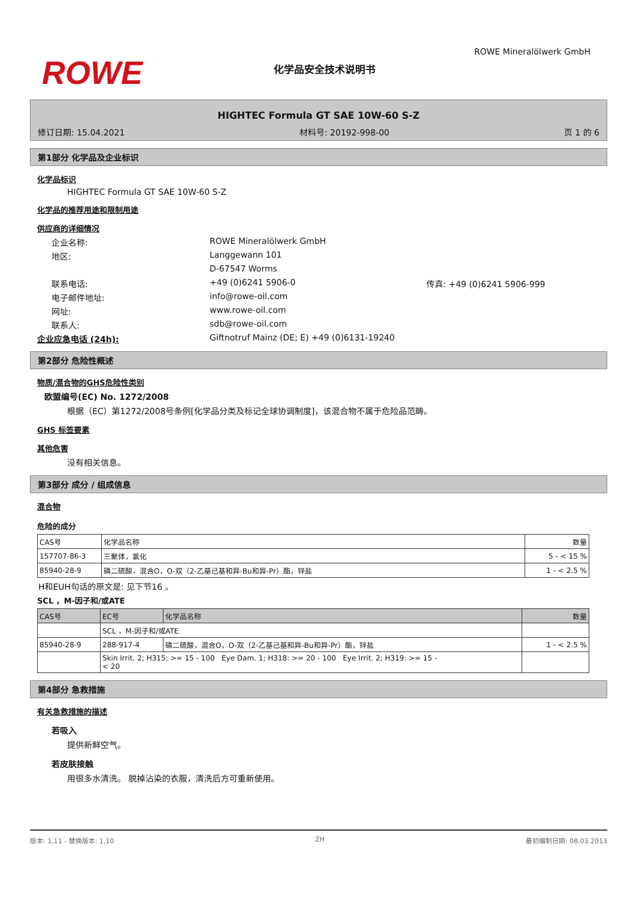ROWE
ROWE Mineralölwerk GmbH
化学品安全技术说明书
HIGHTEC Formula GT SAE 10W-60 S-Z
修订日期: 15.04.2021 材料号: 20192-998-00 页 1 的 6
第1部分 化学品及企业标识
化学品标识
HIGHTEC Formula GT SAE 10W-60 S-Z
化学品的推荐用途和限制用途
供应商的详细情况
企业名称: ROWE Mineralölwerk GmbH
地区: Langgewann 101
D-67547 Worms
联系电话: +49 (0)6241 5906-0 传真: +49 (0)6241 5906-999
电子邮件地址: info@rowe-oil.com
网址: www.rowe-oil.com
联系人: sdb@rowe-oil.com
企业应急电话 (24h): Giftnotruf Mainz (DE; E) +49 (0)6131-19240
第2部分 危险性概述
物质/混合物的GHS危险性类别
欧盟编号(EC) No. 1272/2008
根据（EC）第1272/2008号条例[化学品分类及标记全球协调制度]，该混合物不属于危险品范畴。
GHS 标签要素
其他危害
没有相关信息。
第3部分 成分 / 组成信息
混合物
危险的成分
| CAS号 | 化学品名称 | 数量 |
| --- | --- | --- |
| 157707-86-3 | 三聚体，氯化 | 5 - < 15 % |
| 85940-28-9 | 磷二硫酸，混合O，O-双（2-乙基己基和异-Bu和异-Pr）酯，锌盐 | 1 - < 2.5 % |
H和EUH句话的原文是: 见下节16 。
SCL ，M-因子和/或ATE
| CAS号 | EC号 | 化学品名称 | 数量 |
| --- | --- | --- | --- |
| | SCL ，M-因子和/或ATE | | |
| 85940-28-9 | 288-917-4 | 磷二硫酸，混合O，O-双（2-乙基己基和异-Bu和异-Pr）酯，锌盐 | 1 - < 2.5 % |
| | Skin Irrit. 2; H315: >= 15 - 100 Eye Dam. 1; H318: >= 20 - 100 Eye Irrit. 2; H319: >= 15 - < 20 | | |
第4部分 急救措施
有关急救措施的描述
若吸入
提供新鲜空气。
若皮肤接触
用很多水清洗。 脱掉沾染的衣服，清洗后方可重新使用。
版本: 1,11 - 替换版本: 1,10 ZH 最初编制日期: 08.03.2013